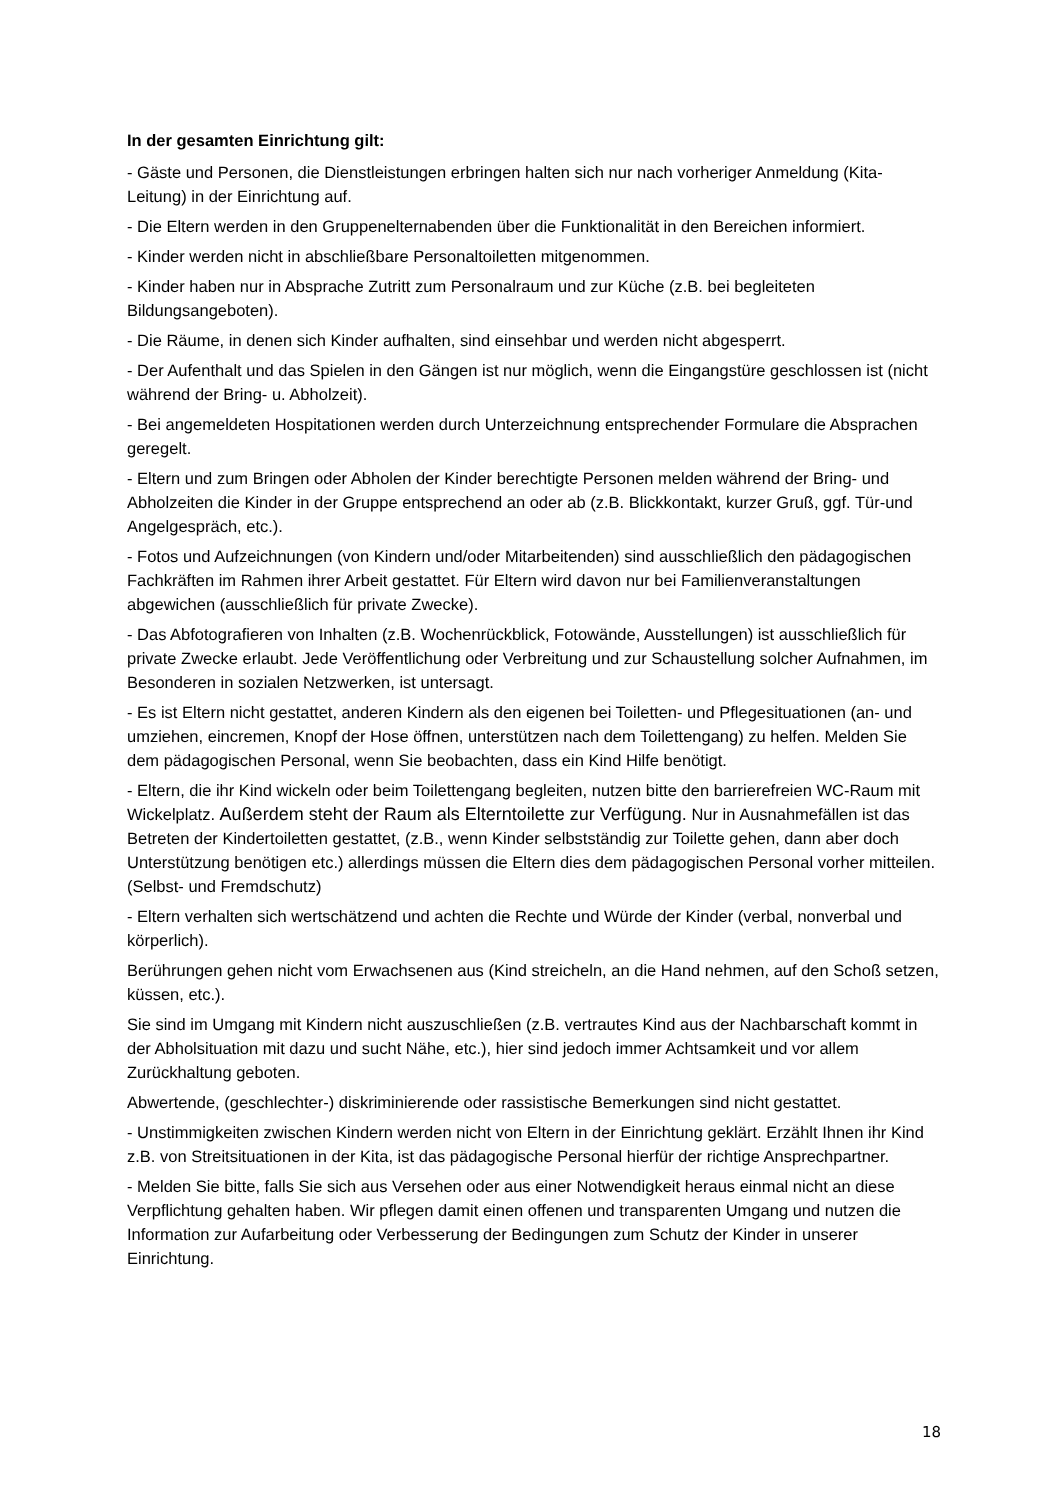In der gesamten Einrichtung gilt:
- Gäste und Personen, die Dienstleistungen erbringen halten sich nur nach vorheriger Anmeldung (Kita-Leitung) in der Einrichtung auf.
- Die Eltern werden in den Gruppenelternabenden über die Funktionalität in den Bereichen informiert.
- Kinder werden nicht in abschließbare Personaltoiletten mitgenommen.
- Kinder haben nur in Absprache Zutritt zum Personalraum und zur Küche (z.B. bei begleiteten Bildungsangeboten).
- Die Räume, in denen sich Kinder aufhalten, sind einsehbar und werden nicht abgesperrt.
- Der Aufenthalt und das Spielen in den Gängen ist nur möglich, wenn die Eingangstüre geschlossen ist (nicht während der Bring- u. Abholzeit).
- Bei angemeldeten Hospitationen werden durch Unterzeichnung entsprechender Formulare die Absprachen geregelt.
- Eltern und zum Bringen oder Abholen der Kinder berechtigte Personen melden während der Bring- und Abholzeiten die Kinder in der Gruppe entsprechend an oder ab (z.B. Blickkontakt, kurzer Gruß, ggf. Tür-und Angelgespräch, etc.).
- Fotos und Aufzeichnungen (von Kindern und/oder Mitarbeitenden) sind ausschließlich den pädagogischen Fachkräften im Rahmen ihrer Arbeit gestattet. Für Eltern wird davon nur bei Familienveranstaltungen abgewichen (ausschließlich für private Zwecke).
- Das Abfotografieren von Inhalten (z.B. Wochenrückblick, Fotowände, Ausstellungen) ist ausschließlich für private Zwecke erlaubt. Jede Veröffentlichung oder Verbreitung und zur Schaustellung solcher Aufnahmen, im Besonderen in sozialen Netzwerken, ist untersagt.
- Es ist Eltern nicht gestattet, anderen Kindern als den eigenen bei Toiletten- und Pflegesituationen (an- und umziehen, eincremen, Knopf der Hose öffnen, unterstützen nach dem Toilettengang) zu helfen. Melden Sie dem pädagogischen Personal, wenn Sie beobachten, dass ein Kind Hilfe benötigt.
- Eltern, die ihr Kind wickeln oder beim Toilettengang begleiten, nutzen bitte den barrierefreien WC-Raum mit Wickelplatz. Außerdem steht der Raum als Elterntoilette zur Verfügung. Nur in Ausnahmefällen ist das Betreten der Kindertoiletten gestattet, (z.B., wenn Kinder selbstständig zur Toilette gehen, dann aber doch Unterstützung benötigen etc.) allerdings müssen die Eltern dies dem pädagogischen Personal vorher mitteilen. (Selbst- und Fremdschutz)
- Eltern verhalten sich wertschätzend und achten die Rechte und Würde der Kinder (verbal, nonverbal und körperlich).
Berührungen gehen nicht vom Erwachsenen aus (Kind streicheln, an die Hand nehmen, auf den Schoß setzen, küssen, etc.).
Sie sind im Umgang mit Kindern nicht auszuschließen (z.B. vertrautes Kind aus der Nachbarschaft kommt in der Abholsituation mit dazu und sucht Nähe, etc.), hier sind jedoch immer Achtsamkeit und vor allem Zurückhaltung geboten.
Abwertende, (geschlechter-) diskriminierende oder rassistische Bemerkungen sind nicht gestattet.
- Unstimmigkeiten zwischen Kindern werden nicht von Eltern in der Einrichtung geklärt. Erzählt Ihnen ihr Kind z.B. von Streitsituationen in der Kita, ist das pädagogische Personal hierfür der richtige Ansprechpartner.
- Melden Sie bitte, falls Sie sich aus Versehen oder aus einer Notwendigkeit heraus einmal nicht an diese Verpflichtung gehalten haben. Wir pflegen damit einen offenen und transparenten Umgang und nutzen die Information zur Aufarbeitung oder Verbesserung der Bedingungen zum Schutz der Kinder in unserer Einrichtung.
18